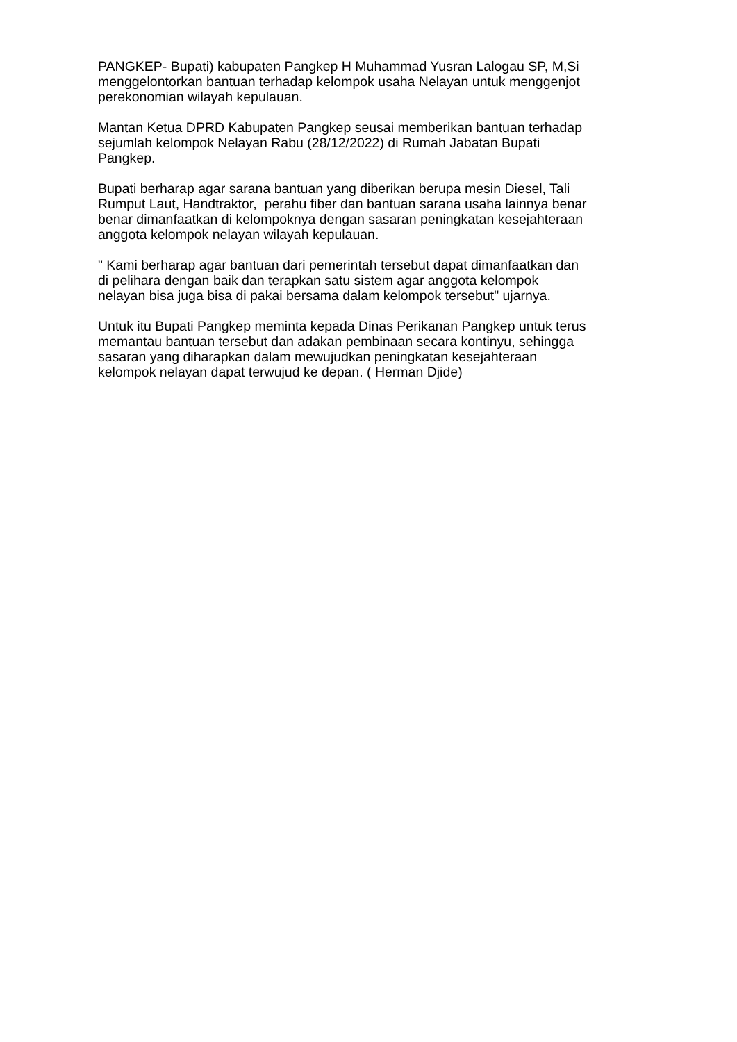PANGKEP- Bupati) kabupaten Pangkep H Muhammad Yusran Lalogau SP, M,Si menggelontorkan bantuan terhadap kelompok usaha Nelayan untuk menggenjot perekonomian wilayah kepulauan.
Mantan Ketua DPRD Kabupaten Pangkep seusai memberikan bantuan terhadap sejumlah kelompok Nelayan Rabu (28/12/2022) di Rumah Jabatan Bupati Pangkep.
Bupati berharap agar sarana bantuan yang diberikan berupa mesin Diesel, Tali Rumput Laut, Handtraktor, perahu fiber dan bantuan sarana usaha lainnya benar benar dimanfaatkan di kelompoknya dengan sasaran peningkatan kesejahteraan anggota kelompok nelayan wilayah kepulauan.
" Kami berharap agar bantuan dari pemerintah tersebut dapat dimanfaatkan dan di pelihara dengan baik dan terapkan satu sistem agar anggota kelompok nelayan bisa juga bisa di pakai bersama dalam kelompok tersebut" ujarnya.
Untuk itu Bupati Pangkep meminta kepada Dinas Perikanan Pangkep untuk terus memantau bantuan tersebut dan adakan pembinaan secara kontinyu, sehingga sasaran yang diharapkan dalam mewujudkan peningkatan kesejahteraan kelompok nelayan dapat terwujud ke depan. ( Herman Djide)